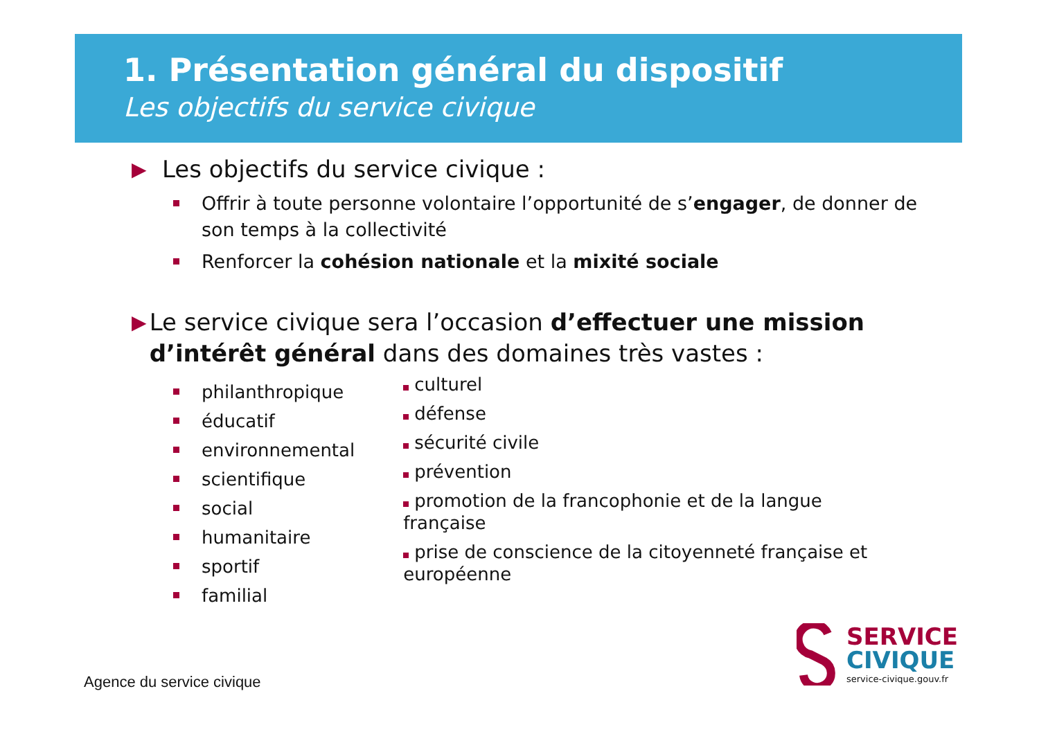1. Présentation général du dispositif
Les objectifs du service civique
▶ Les objectifs du service civique :
Offrir à toute personne volontaire l’opportunité de s’engager, de donner de son temps à la collectivité
Renforcer la cohésion nationale et la mixité sociale
▶ Le service civique sera l’occasion d’effectuer une mission d’intérêt général dans des domaines très vastes :
philanthropique
éducatif
environnemental
scientifique
social
humanitaire
sportif
familial
culturel
défense
sécurité civile
prévention
promotion de la francophonie et de la langue française
prise de conscience de la citoyenneté française et européenne
Agence du service civique
SERVICE
CIVIQUE
service-civique.gouv.fr